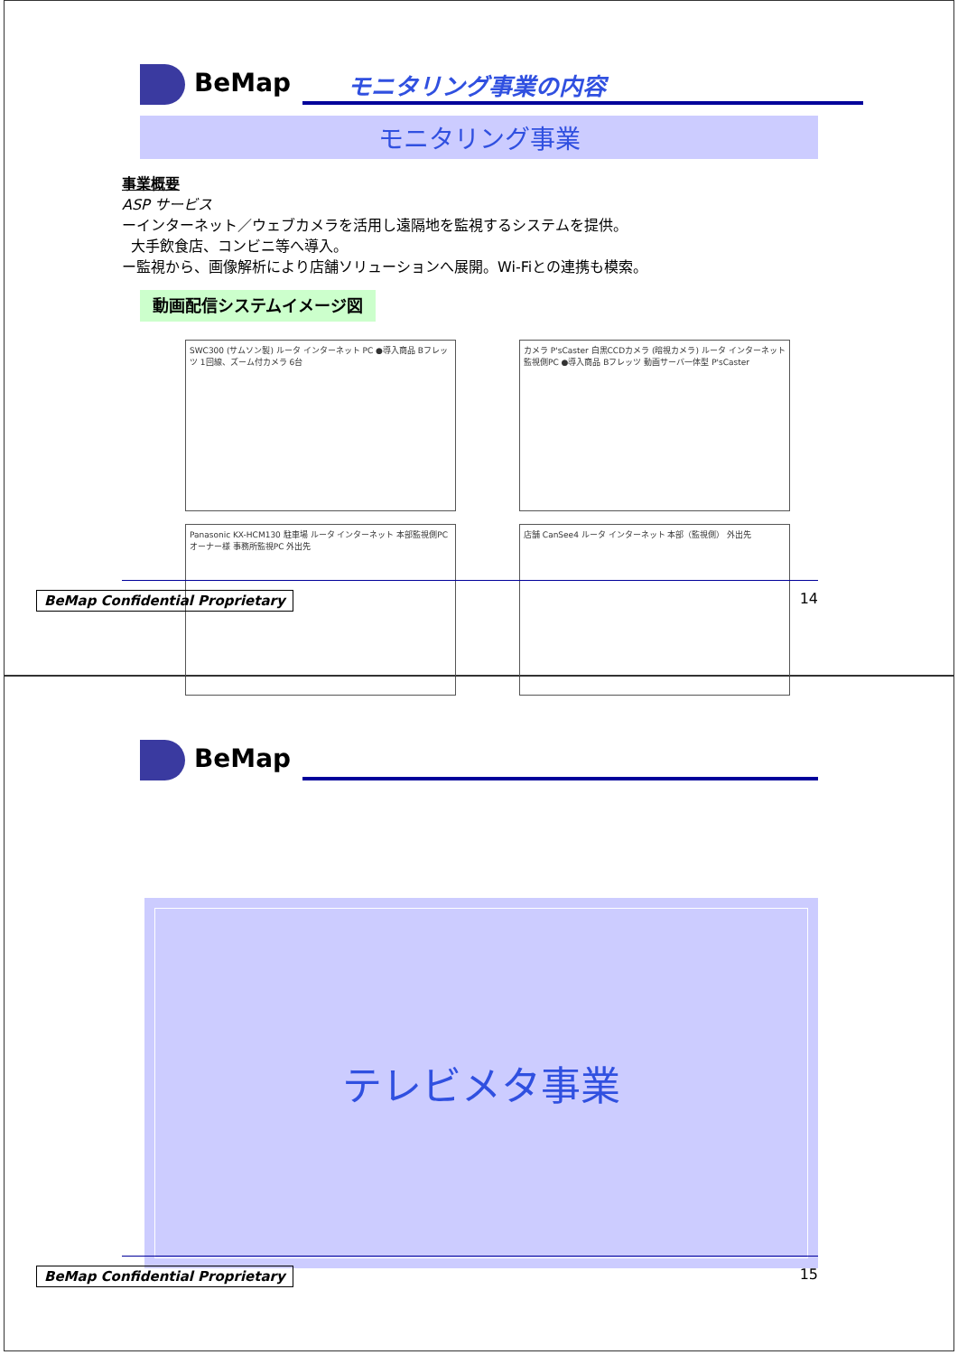BeMap
モニタリング事業の内容
モニタリング事業
事業概要
ASP サービス
ーインターネット／ウェブカメラを活用し遠隔地を監視するシステムを提供。
大手飲食店、コンビニ等へ導入。
ー監視から、画像解析により店舗ソリューションへ展開。Wi-Fiとの連携も模索。
動画配信システムイメージ図
SWC300 (サムソン製) ルータ インターネット PC ●導入商品 Bフレッツ 1回線、ズーム付カメラ 6台
カメラ P'sCaster 白黒CCDカメラ (暗視カメラ) ルータ インターネット 監視側PC ●導入商品 Bフレッツ 動画サーバ一体型 P'sCaster
Panasonic KX-HCM130 駐車場 ルータ インターネット 本部監視側PC オーナー様 事務所監視PC 外出先
店舗 CanSee4 ルータ インターネット 本部（監視側） 外出先
BeMap Confidential Proprietary 14
BeMap
テレビメタ事業
BeMap Confidential Proprietary 15